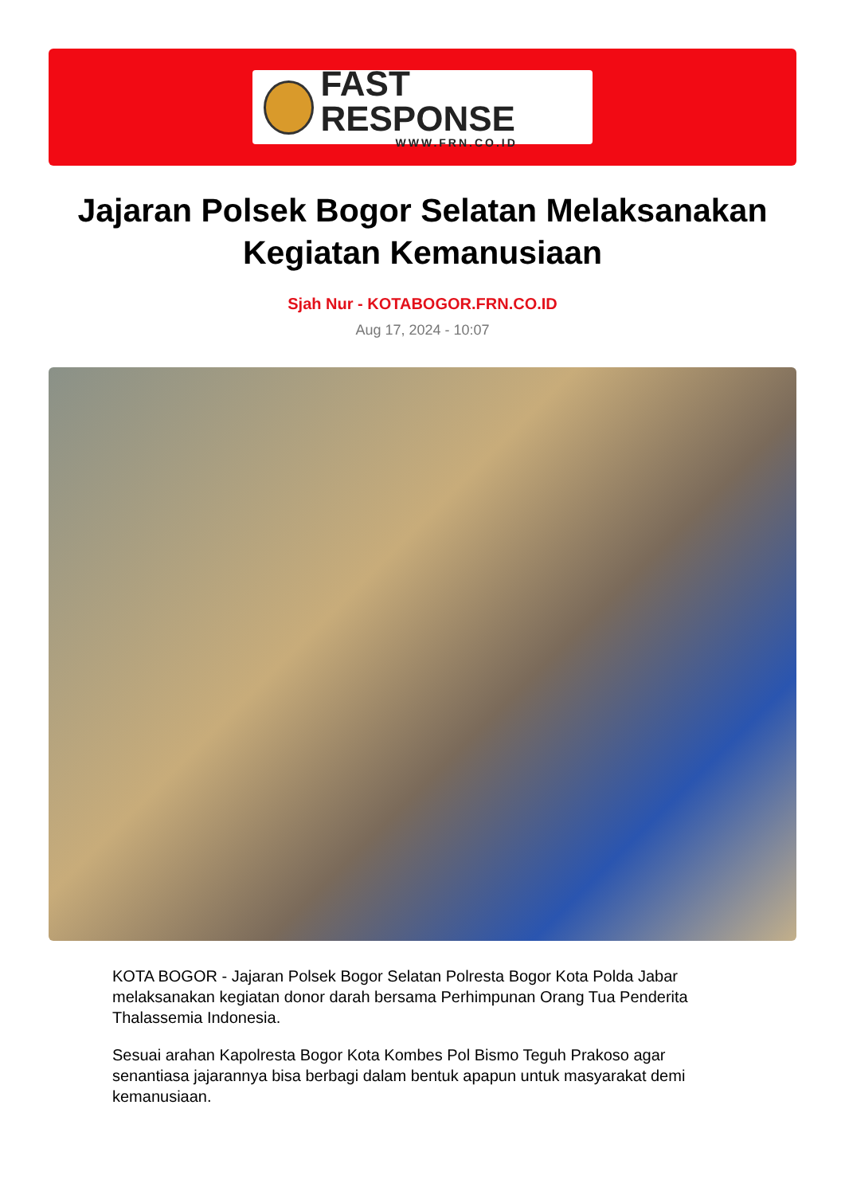FAST RESPONSE
WWW.FRN.CO.ID
Jajaran Polsek Bogor Selatan Melaksanakan Kegiatan Kemanusiaan
Sjah Nur - KOTABOGOR.FRN.CO.ID
Aug 17, 2024 - 10:07
KOTA BOGOR - Jajaran Polsek Bogor Selatan Polresta Bogor Kota Polda Jabar melaksanakan kegiatan donor darah bersama Perhimpunan Orang Tua Penderita Thalassemia Indonesia.
Sesuai arahan Kapolresta Bogor Kota Kombes Pol Bismo Teguh Prakoso agar senantiasa jajarannya bisa berbagi dalam bentuk apapun untuk masyarakat demi kemanusiaan.